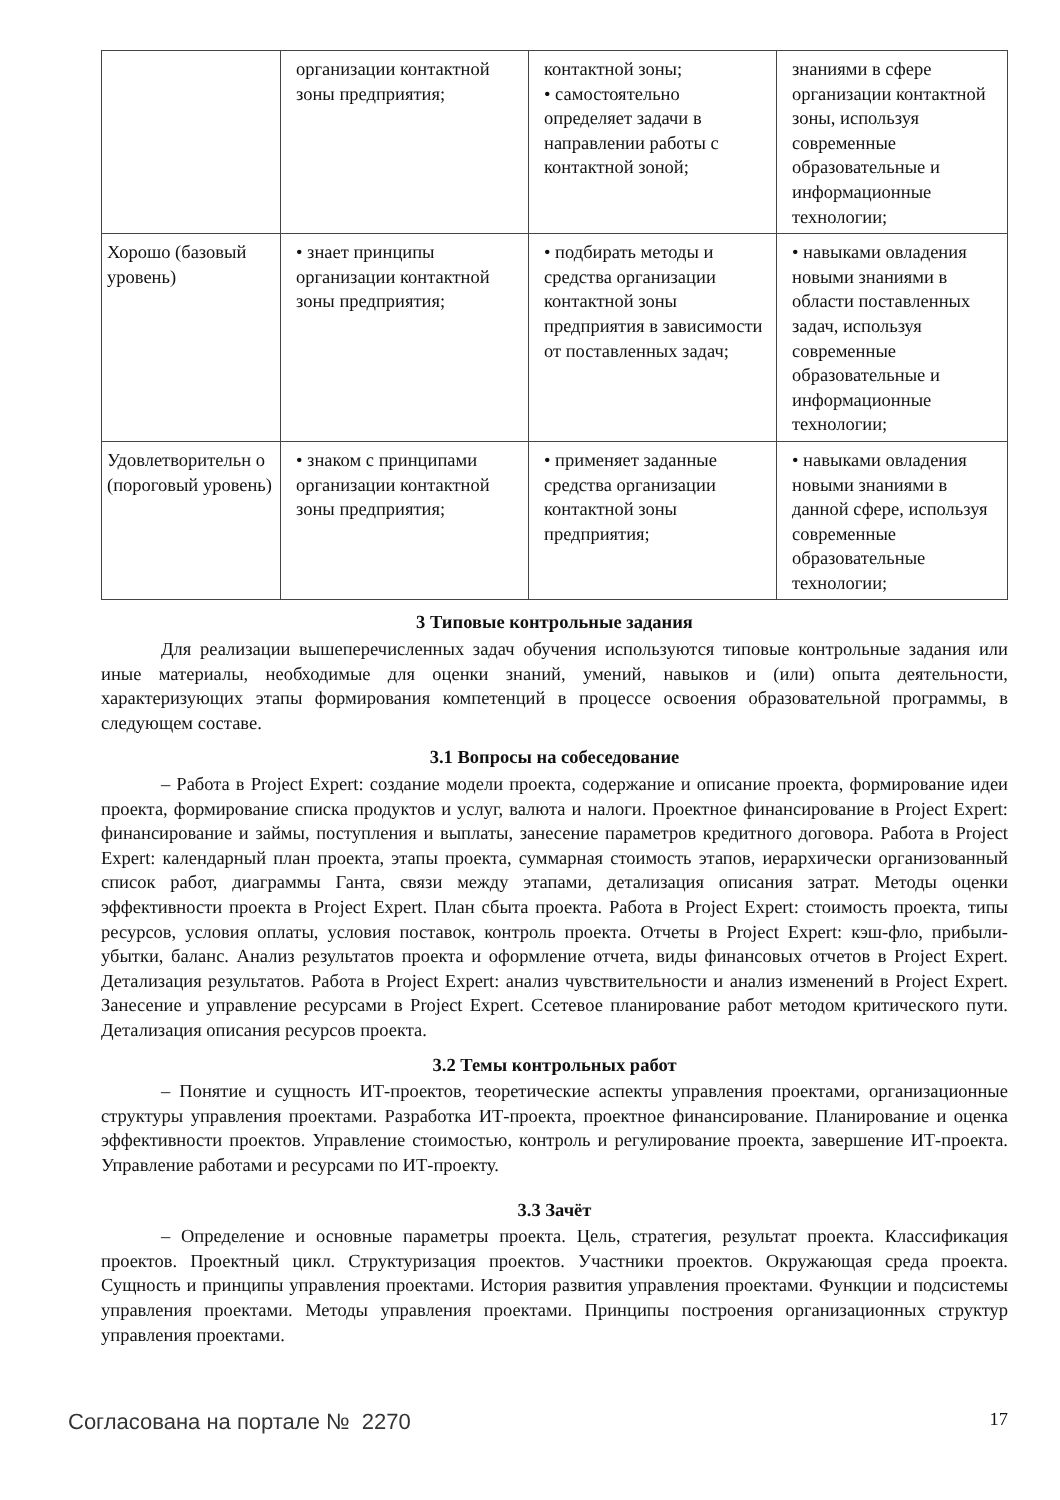| | организации контактной зоны предприятия; | контактной зоны; • самостоятельно определяет задачи в направлении работы с контактной зоной; | знаниями в сфере организации контактной зоны, используя современные образовательные и информационные технологии; |
| Хорошо (базовый уровень) | • знает принципы организации контактной зоны предприятия; | • подбирать методы и средства организации контактной зоны предприятия в зависимости от поставленных задач; | • навыками овладения новыми знаниями в области поставленных задач, используя современные образовательные и информационные технологии; |
| Удовлетворительн о (пороговый уровень) | • знаком с принципами организации контактной зоны предприятия; | • применяет заданные средства организации контактной зоны предприятия; | • навыками овладения новыми знаниями в данной сфере, используя современные образовательные технологии; |
3 Типовые контрольные задания
Для реализации вышеперечисленных задач обучения используются типовые контрольные задания или иные материалы, необходимые для оценки знаний, умений, навыков и (или) опыта деятельности, характеризующих этапы формирования компетенций в процессе освоения образовательной программы, в следующем составе.
3.1 Вопросы на собеседование
– Работа в Project Expert: создание модели проекта, содержание и описание проекта, формирование идеи проекта, формирование списка продуктов и услуг, валюта и налоги. Проектное финансирование в Project Expert: финансирование и займы, поступления и выплаты, занесение параметров кредитного договора. Работа в Project Expert: календарный план проекта, этапы проекта, суммарная стоимость этапов, иерархически организованный список работ, диаграммы Ганта, связи между этапами, детализация описания затрат. Методы оценки эффективности проекта в Project Expert. План сбыта проекта. Работа в Project Expert: стоимость проекта, типы ресурсов, условия оплаты, условия поставок, контроль проекта. Отчеты в Project Expert: кэш-фло, прибыли-убытки, баланс. Анализ результатов проекта и оформление отчета, виды финансовых отчетов в Project Expert. Детализация результатов. Работа в Project Expert: анализ чувствительности и анализ изменений в Project Expert. Занесение и управление ресурсами в Project Expert. Ссетевое планирование работ методом критического пути. Детализация описания ресурсов проекта.
3.2 Темы контрольных работ
– Понятие и сущность ИТ-проектов, теоретические аспекты управления проектами, организационные структуры управления проектами. Разработка ИТ-проекта, проектное финансирование. Планирование и оценка эффективности проектов. Управление стоимостью, контроль и регулирование проекта, завершение ИТ-проекта. Управление работами и ресурсами по ИТ-проекту.
3.3 Зачёт
– Определение и основные параметры проекта. Цель, стратегия, результат проекта. Классификация проектов. Проектный цикл. Структуризация проектов. Участники проектов. Окружающая среда проекта. Сущность и принципы управления проектами. История развития управления проектами. Функции и подсистемы управления проектами. Методы управления проектами. Принципы построения организационных структур управления проектами.
Согласована на портале № 2270 17